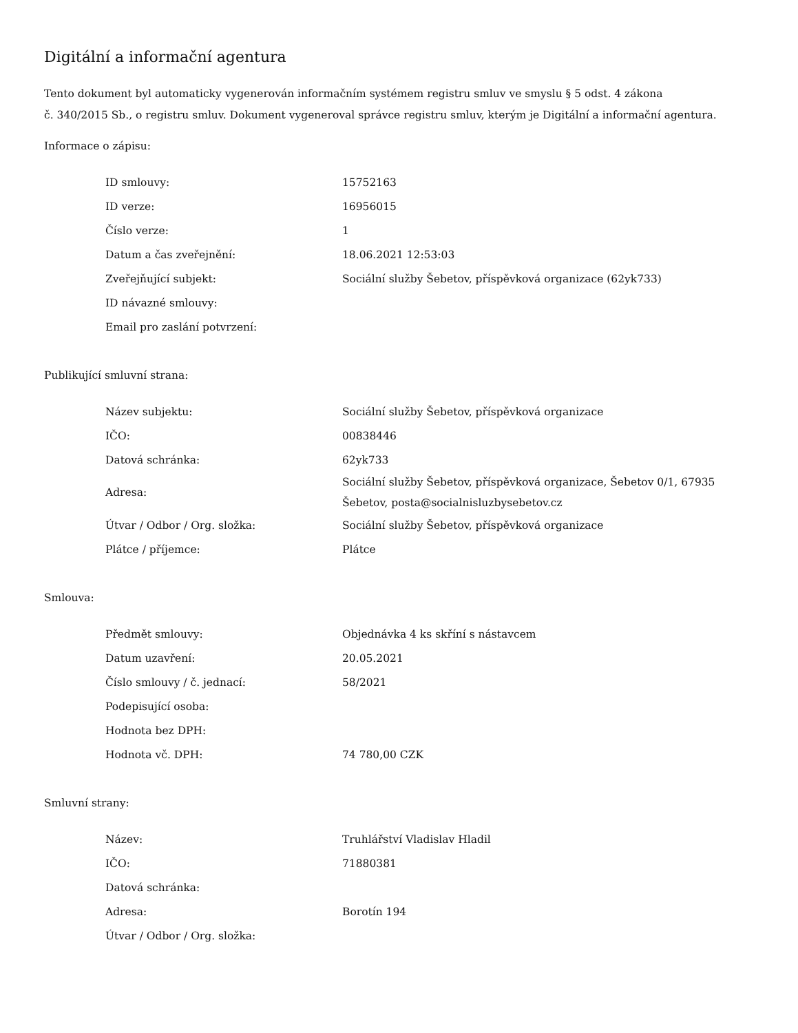Digitální a informační agentura
Tento dokument byl automaticky vygenerován informačním systémem registru smluv ve smyslu § 5 odst. 4 zákona
č. 340/2015 Sb., o registru smluv. Dokument vygeneroval správce registru smluv, kterým je Digitální a informační agentura.
Informace o zápisu:
| ID smlouvy: | 15752163 |
| ID verze: | 16956015 |
| Číslo verze: | 1 |
| Datum a čas zveřejnění: | 18.06.2021 12:53:03 |
| Zveřejňující subjekt: | Sociální služby Šebetov, příspěvková organizace (62yk733) |
| ID návazné smlouvy: | |
| Email pro zaslání potvrzení: | |
Publikující smluvní strana:
| Název subjektu: | Sociální služby Šebetov, příspěvková organizace |
| IČO: | 00838446 |
| Datová schránka: | 62yk733 |
| Adresa: | Sociální služby Šebetov, příspěvková organizace, Šebetov 0/1, 67935 Šebetov, posta@socialnisluzbysebetov.cz |
| Útvar / Odbor / Org. složka: | Sociální služby Šebetov, příspěvková organizace |
| Plátce / příjemce: | Plátce |
Smlouva:
| Předmět smlouvy: | Objednávka 4 ks skříní s nástavcem |
| Datum uzavření: | 20.05.2021 |
| Číslo smlouvy / č. jednací: | 58/2021 |
| Podepisující osoba: | |
| Hodnota bez DPH: | |
| Hodnota vč. DPH: | 74 780,00 CZK |
Smluvní strany:
| Název: | Truhlářství Vladislav Hladil |
| IČO: | 71880381 |
| Datová schránka: | |
| Adresa: | Borotín 194 |
| Útvar / Odbor / Org. složka: | |